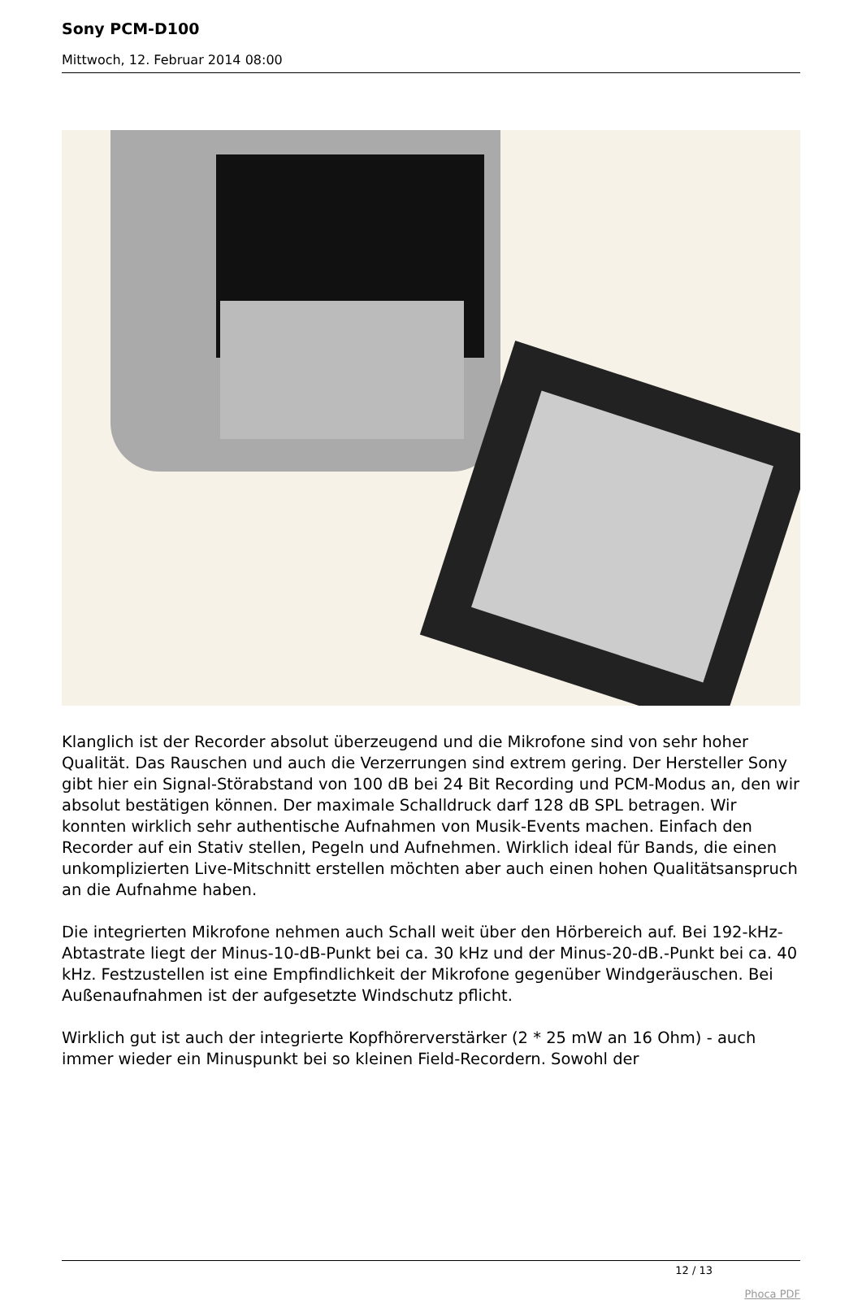Sony PCM-D100
Mittwoch, 12. Februar 2014 08:00
Klanglich ist der Recorder absolut überzeugend und die Mikrofone sind von sehr hoher Qualität. Das Rauschen und auch die Verzerrungen sind extrem gering. Der Hersteller Sony gibt hier ein Signal-Störabstand von 100 dB bei 24 Bit Recording und PCM-Modus an, den wir absolut bestätigen können. Der maximale Schalldruck darf 128 dB SPL betragen. Wir konnten wirklich sehr authentische Aufnahmen von Musik-Events machen. Einfach den Recorder auf ein Stativ stellen, Pegeln und Aufnehmen. Wirklich ideal für Bands, die einen unkomplizierten Live-Mitschnitt erstellen möchten aber auch einen hohen Qualitätsanspruch an die Aufnahme haben.
Die integrierten Mikrofone nehmen auch Schall weit über den Hörbereich auf. Bei 192-kHz-Abtastrate liegt der Minus-10-dB-Punkt bei ca. 30 kHz und der Minus-20-dB.-Punkt bei ca. 40 kHz. Festzustellen ist eine Empfindlichkeit der Mikrofone gegenüber Windgeräuschen. Bei Außenaufnahmen ist der aufgesetzte Windschutz pflicht.
Wirklich gut ist auch der integrierte Kopfhörerverstärker (2 * 25 mW an 16 Ohm) - auch immer wieder ein Minuspunkt bei so kleinen Field-Recordern. Sowohl der
12 / 13
Phoca PDF